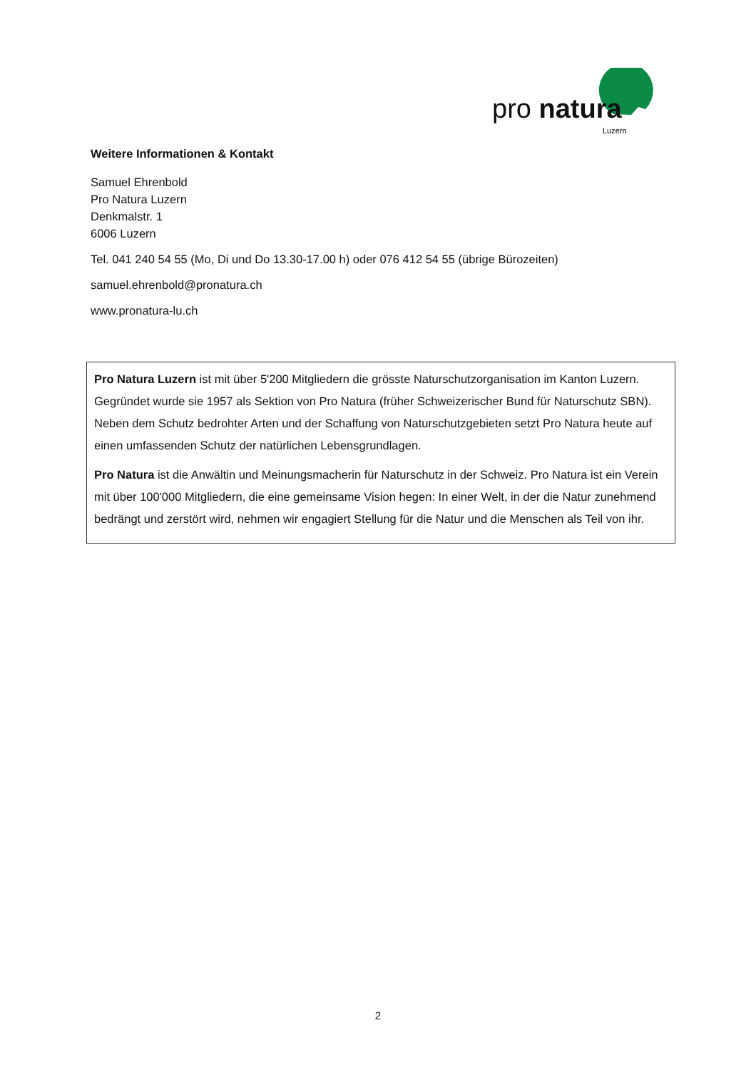pro natura
Luzern
Weitere Informationen & Kontakt
Samuel Ehrenbold
Pro Natura Luzern
Denkmalstr. 1
6006 Luzern
Tel. 041 240 54 55 (Mo, Di und Do 13.30-17.00 h) oder 076 412 54 55 (übrige Bürozeiten)
samuel.ehrenbold@pronatura.ch
www.pronatura-lu.ch
Pro Natura Luzern ist mit über 5'200 Mitgliedern die grösste Naturschutzorganisation im Kanton Luzern. Gegründet wurde sie 1957 als Sektion von Pro Natura (früher Schweizerischer Bund für Naturschutz SBN). Neben dem Schutz bedrohter Arten und der Schaffung von Naturschutzgebieten setzt Pro Natura heute auf einen umfassenden Schutz der natürlichen Lebensgrundlagen.
Pro Natura ist die Anwältin und Meinungsmacherin für Naturschutz in der Schweiz. Pro Natura ist ein Verein mit über 100'000 Mitgliedern, die eine gemeinsame Vision hegen: In einer Welt, in der die Natur zunehmend bedrängt und zerstört wird, nehmen wir engagiert Stellung für die Natur und die Menschen als Teil von ihr.
2